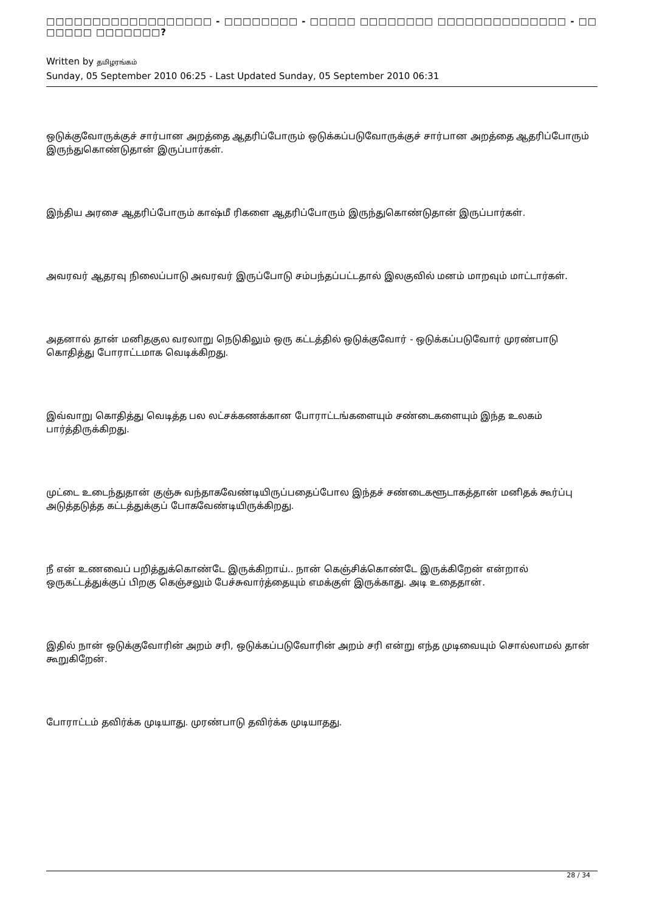□□□□□□□□□□□□□□□□□□ - □□□□□□□□ - □□□□□ □□□□□□□□ □□□□□□□□□□□□□□ - □□ □□□□□ □□□□□□□?
Written by தமிழரங்கம்
Sunday, 05 September 2010 06:25 - Last Updated Sunday, 05 September 2010 06:31
ஒடுக்குவோருக்குச் சார்பான அறத்தை ஆதரிப்போரும் ஒடுக்கப்படுவோருக்குச் சார்பான அறத்தை ஆதரிப்போரும் இருந்துகொண்டுதான் இருப்பார்கள்.
இந்திய அரசை ஆதரிப்போரும் காஷ்மீ ரிகளை ஆதரிப்போரும் இருந்துகொண்டுதான் இருப்பார்கள்.
அவரவர் ஆதரவு நிலைப்பாடு அவரவர் இருப்போடு சம்பந்தப்பட்டதால் இலகுவில் மனம் மாறவும் மாட்டார்கள்.
அதனால் தான் மனிதகுல வரலாறு நெடுகிலும் ஒரு கட்டத்தில் ஒடுக்குவோர் - ஒடுக்கப்படுவோர் முரண்பாடு கொதித்து போராட்டமாக வெடிக்கிறது.
இவ்வாறு கொதித்து வெடித்த பல லட்சக்கணக்கான போராட்டங்களையும் சண்டைகளையும் இந்த உலகம் பார்த்திருக்கிறது.
முட்டை உடைந்துதான் குஞ்சு வந்தாகவேண்டியிருப்பதைப்போல இந்தச் சண்டைகளூடாகத்தான் மனிதக் கூர்ப்பு அடுத்தடுத்த கட்டத்துக்குப் போகவேண்டியிருக்கிறது.
நீ என் உணவைப் பறித்துக்கொண்டே இருக்கிறாய்.. நான் கெஞ்சிக்கொண்டே இருக்கிறேன் என்றால் ஒருகட்டத்துக்குப் பிறகு கெஞ்சலும் பேச்சுவார்த்தையும் எமக்குள் இருக்காது. அடி உதைதான்.
இதில் நான் ஒடுக்குவோரின் அறம் சரி, ஒடுக்கப்படுவோரின் அறம் சரி என்று எந்த முடிவையும் சொல்லாமல் தான் கூறுகிறேன்.
போராட்டம் தவிர்க்க முடியாது. முரண்பாடு தவிர்க்க முடியாதது.
28 / 34